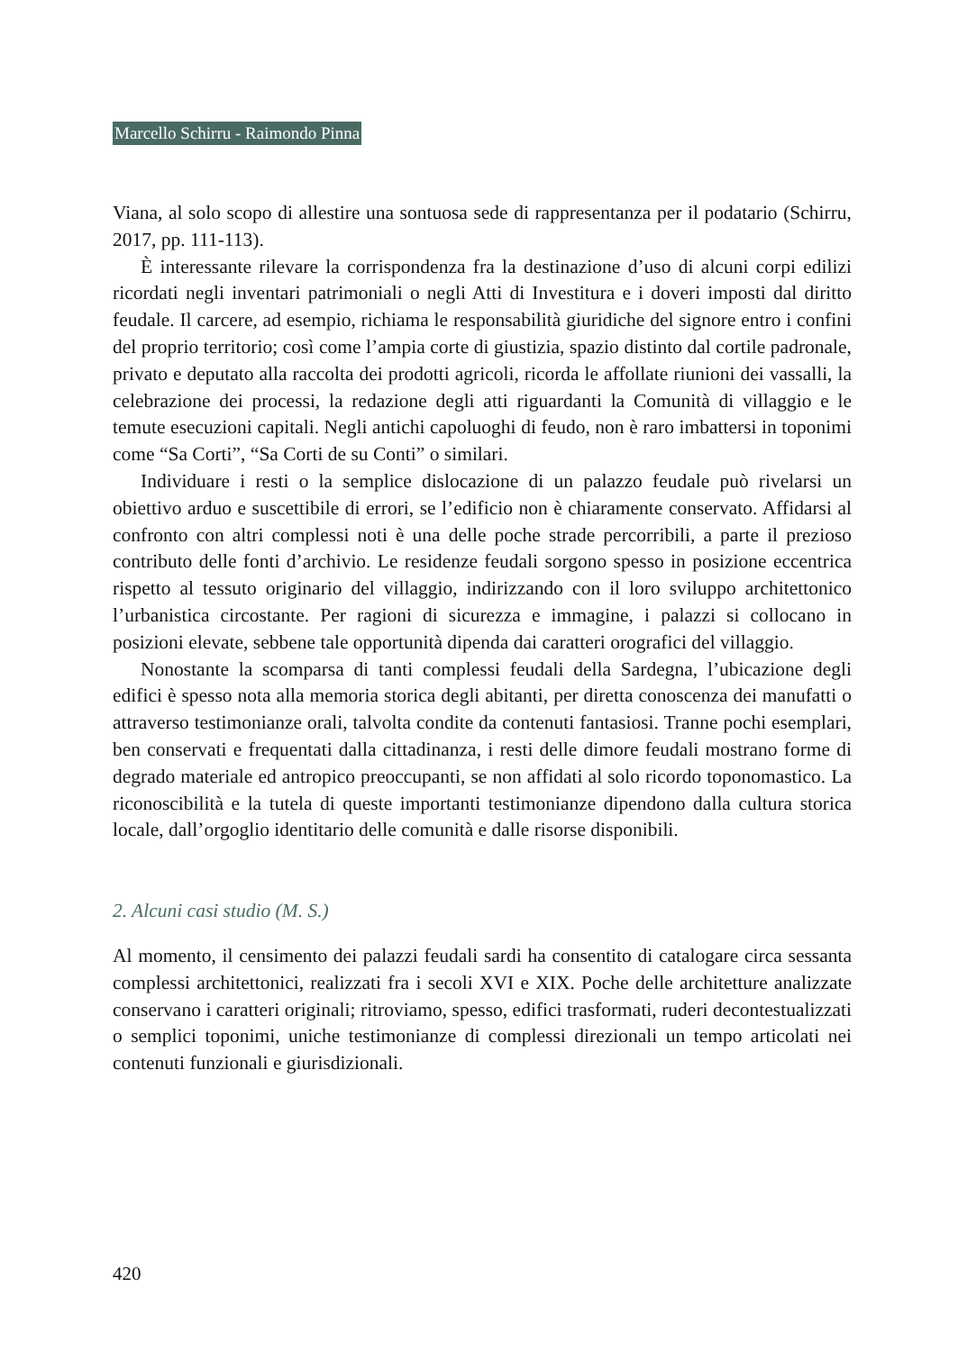Marcello Schirru - Raimondo Pinna
Viana, al solo scopo di allestire una sontuosa sede di rappresentanza per il podatario (Schirru, 2017, pp. 111-113).
È interessante rilevare la corrispondenza fra la destinazione d’uso di alcuni corpi edilizi ricordati negli inventari patrimoniali o negli Atti di Investitura e i doveri imposti dal diritto feudale. Il carcere, ad esempio, richiama le responsabilità giuridiche del signore entro i confini del proprio territorio; così come l’ampia corte di giustizia, spazio distinto dal cortile padronale, privato e deputato alla raccolta dei prodotti agricoli, ricorda le affollate riunioni dei vassalli, la celebrazione dei processi, la redazione degli atti riguardanti la Comunità di villaggio e le temute esecuzioni capitali. Negli antichi capoluoghi di feudo, non è raro imbattersi in toponimi come “Sa Corti”, “Sa Corti de su Conti” o similari.
Individuare i resti o la semplice dislocazione di un palazzo feudale può rivelarsi un obiettivo arduo e suscettibile di errori, se l’edificio non è chiaramente conservato. Affidarsi al confronto con altri complessi noti è una delle poche strade percorribili, a parte il prezioso contributo delle fonti d’archivio. Le residenze feudali sorgono spesso in posizione eccentrica rispetto al tessuto originario del villaggio, indirizzando con il loro sviluppo architettonico l’urbanistica circostante. Per ragioni di sicurezza e immagine, i palazzi si collocano in posizioni elevate, sebbene tale opportunità dipenda dai caratteri orografici del villaggio.
Nonostante la scomparsa di tanti complessi feudali della Sardegna, l’ubicazione degli edifici è spesso nota alla memoria storica degli abitanti, per diretta conoscenza dei manufatti o attraverso testimonianze orali, talvolta condite da contenuti fantasiosi. Tranne pochi esemplari, ben conservati e frequentati dalla cittadinanza, i resti delle dimore feudali mostrano forme di degrado materiale ed antropico preoccupanti, se non affidati al solo ricordo toponomastico. La riconoscibilità e la tutela di queste importanti testimonianze dipendono dalla cultura storica locale, dall’orgoglio identitario delle comunità e dalle risorse disponibili.
2. Alcuni casi studio (M. S.)
Al momento, il censimento dei palazzi feudali sardi ha consentito di catalogare circa sessanta complessi architettonici, realizzati fra i secoli XVI e XIX. Poche delle architetture analizzate conservano i caratteri originali; ritroviamo, spesso, edifici trasformati, ruderi decontestualizzati o semplici toponimi, uniche testimonianze di complessi direzionali un tempo articolati nei contenuti funzionali e giurisdizionali.
420